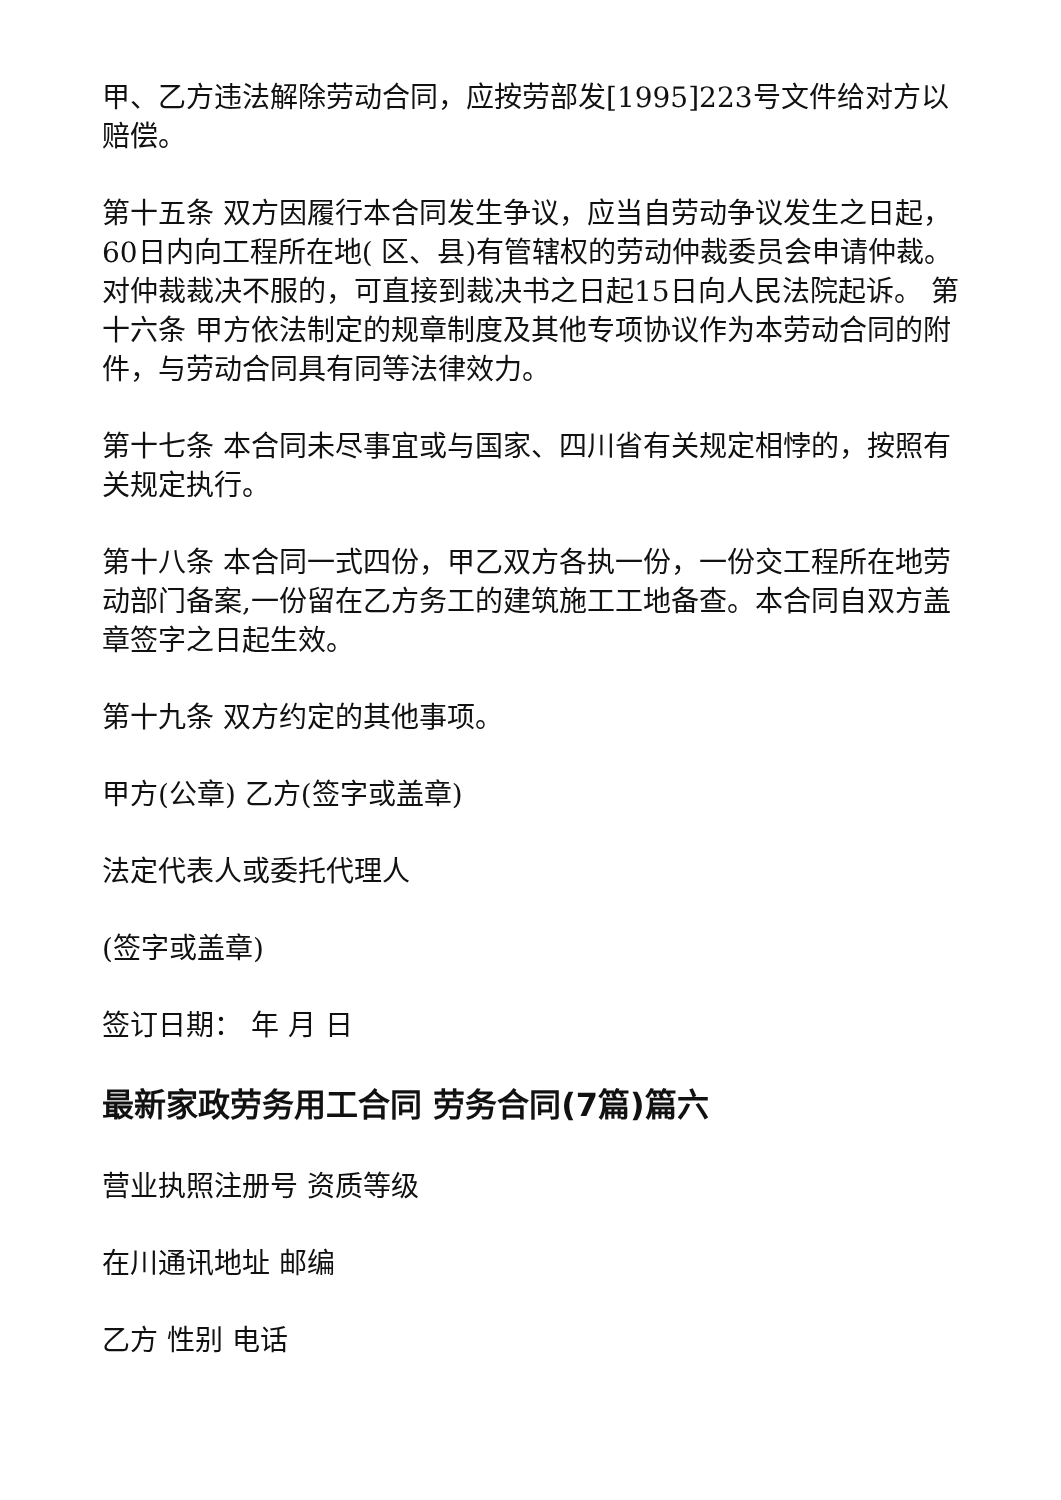甲、乙方违法解除劳动合同，应按劳部发[1995]223号文件给对方以赔偿。
第十五条 双方因履行本合同发生争议，应当自劳动争议发生之日起，60日内向工程所在地( 区、县)有管辖权的劳动仲裁委员会申请仲裁。对仲裁裁决不服的，可直接到裁决书之日起15日向人民法院起诉。 第十六条 甲方依法制定的规章制度及其他专项协议作为本劳动合同的附件，与劳动合同具有同等法律效力。
第十七条 本合同未尽事宜或与国家、四川省有关规定相悖的，按照有关规定执行。
第十八条 本合同一式四份，甲乙双方各执一份，一份交工程所在地劳动部门备案,一份留在乙方务工的建筑施工工地备查。本合同自双方盖章签字之日起生效。
第十九条 双方约定的其他事项。
甲方(公章) 乙方(签字或盖章)
法定代表人或委托代理人
(签字或盖章)
签订日期： 年 月 日
最新家政劳务用工合同 劳务合同(7篇)篇六
营业执照注册号 资质等级
在川通讯地址 邮编
乙方 性别 电话